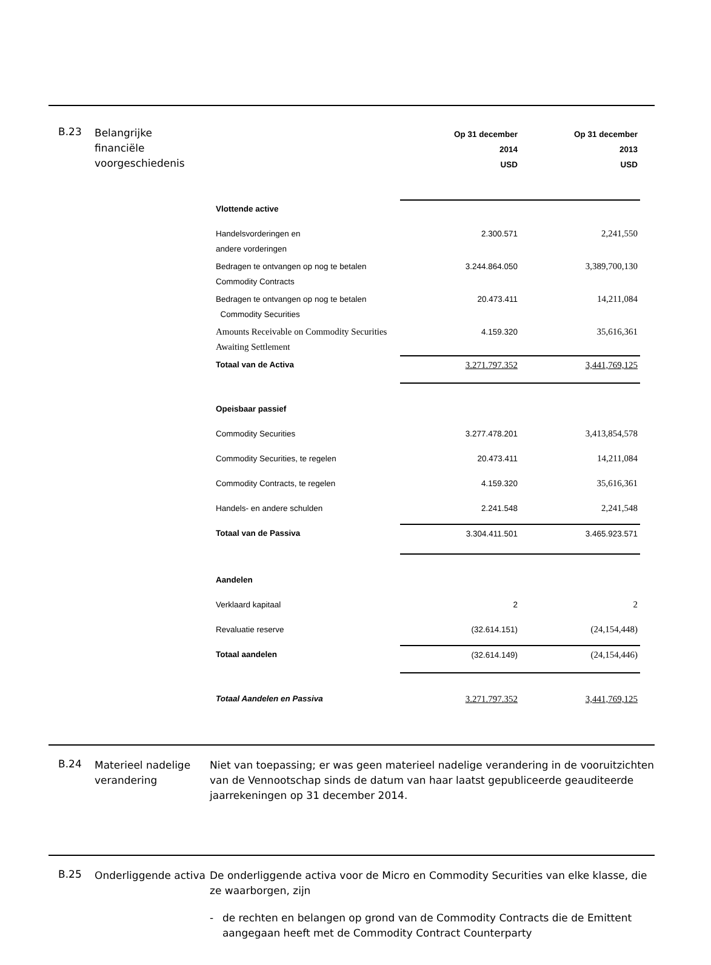B.23
Belangrijke
financiële
voorgeschiedenis
| | Op 31 december 2014 USD | Op 31 december 2013 USD |
| --- | --- | --- |
| Vlottende active | | |
| Handelsvorderingen en andere vorderingen | 2.300.571 | 2,241,550 |
| Bedragen te ontvangen op nog te betalen Commodity Contracts | 3.244.864.050 | 3,389,700,130 |
| Bedragen te ontvangen op nog te betalen Commodity Securities | 20.473.411 | 14,211,084 |
| Amounts Receivable on Commodity Securities Awaiting Settlement | 4.159.320 | 35,616,361 |
| Totaal van de Activa | 3.271.797.352 | 3,441,769,125 |
| Opeisbaar passief | | |
| Commodity Securities | 3.277.478.201 | 3,413,854,578 |
| Commodity Securities, te regelen | 20.473.411 | 14,211,084 |
| Commodity Contracts, te regelen | 4.159.320 | 35,616,361 |
| Handels- en andere schulden | 2.241.548 | 2,241,548 |
| Totaal van de Passiva | 3.304.411.501 | 3.465.923.571 |
| Aandelen | | |
| Verklaard kapitaal | 2 | 2 |
| Revaluatie reserve | (32.614.151) | (24,154,448) |
| Totaal aandelen | (32.614.149) | (24,154,446) |
| Totaal Aandelen en Passiva | 3.271.797.352 | 3,441,769,125 |
B.24
Materieel nadelige verandering
Niet van toepassing; er was geen materieel nadelige verandering in de vooruitzichten van de Vennootschap sinds de datum van haar laatst gepubliceerde geauditeerde jaarrekeningen op 31 december 2014.
B.25
Onderliggende activa
De onderliggende activa voor de Micro en Commodity Securities van elke klasse, die ze waarborgen, zijn
- de rechten en belangen op grond van de Commodity Contracts die de Emittent aangegaan heeft met de Commodity Contract Counterparty